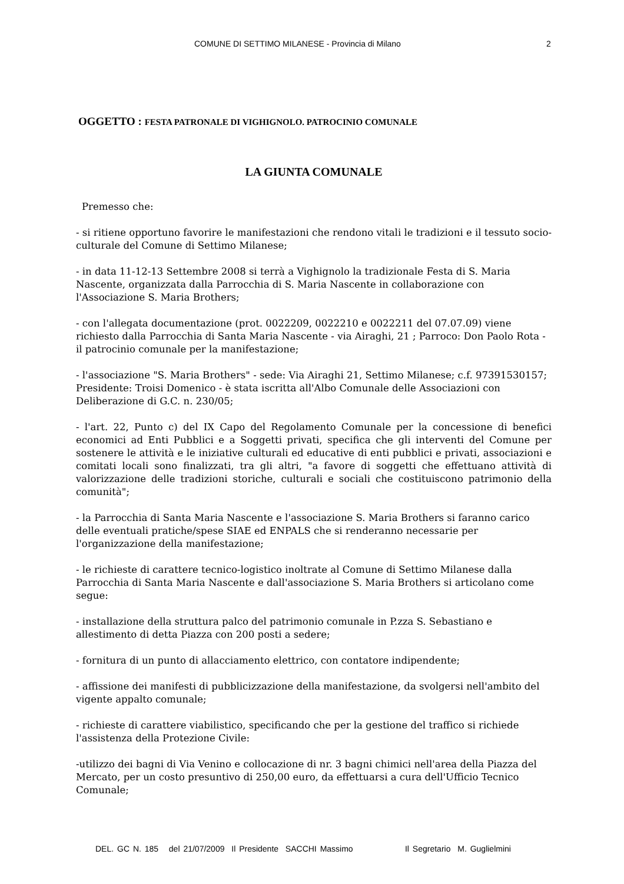COMUNE DI SETTIMO MILANESE - Provincia di Milano 2
OGGETTO : FESTA PATRONALE DI VIGHIGNOLO. PATROCINIO COMUNALE
LA GIUNTA COMUNALE
Premesso che:
- si ritiene opportuno favorire le manifestazioni che rendono vitali le tradizioni e il tessuto socio-culturale del Comune di Settimo Milanese;
- in data 11-12-13 Settembre 2008 si terrà a Vighignolo la tradizionale Festa di S. Maria Nascente, organizzata dalla Parrocchia di S. Maria Nascente in collaborazione con l'Associazione S. Maria Brothers;
- con l'allegata documentazione (prot. 0022209, 0022210 e 0022211 del 07.07.09) viene richiesto dalla Parrocchia di Santa Maria Nascente - via Airaghi, 21 ; Parroco: Don Paolo Rota - il patrocinio comunale per la manifestazione;
- l'associazione "S. Maria Brothers" - sede: Via Airaghi 21, Settimo Milanese; c.f. 97391530157; Presidente: Troisi Domenico - è stata iscritta all'Albo Comunale delle Associazioni con Deliberazione di G.C. n. 230/05;
- l'art. 22, Punto c) del IX Capo del Regolamento Comunale per la concessione di benefici economici ad Enti Pubblici e a Soggetti privati, specifica che gli interventi del Comune per sostenere le attività e le iniziative culturali ed educative di enti pubblici e privati, associazioni e comitati locali sono finalizzati, tra gli altri, "a favore di soggetti che effettuano attività di valorizzazione delle tradizioni storiche, culturali e sociali che costituiscono patrimonio della comunità";
- la Parrocchia di Santa Maria Nascente e l'associazione S. Maria Brothers si faranno carico delle eventuali pratiche/spese SIAE ed ENPALS che si renderanno necessarie per l'organizzazione della manifestazione;
- le richieste di carattere tecnico-logistico inoltrate al Comune di Settimo Milanese dalla Parrocchia di Santa Maria Nascente e dall'associazione S. Maria Brothers si articolano come segue:
- installazione della struttura palco del patrimonio comunale in P.zza S. Sebastiano e allestimento di detta Piazza con 200 posti a sedere;
- fornitura di un punto di allacciamento elettrico, con contatore indipendente;
- affissione dei manifesti di pubblicizzazione della manifestazione, da svolgersi nell'ambito del vigente appalto comunale;
- richieste di carattere viabilistico, specificando che per la gestione del traffico si richiede l'assistenza della Protezione Civile:
-utilizzo dei bagni di Via Venino e collocazione di nr. 3 bagni chimici nell'area della Piazza del Mercato, per un costo presuntivo di 250,00 euro, da effettuarsi a cura dell'Ufficio Tecnico Comunale;
DEL. GC N. 185 del 21/07/2009 Il Presidente SACCHI Massimo Il Segretario M. Guglielmini